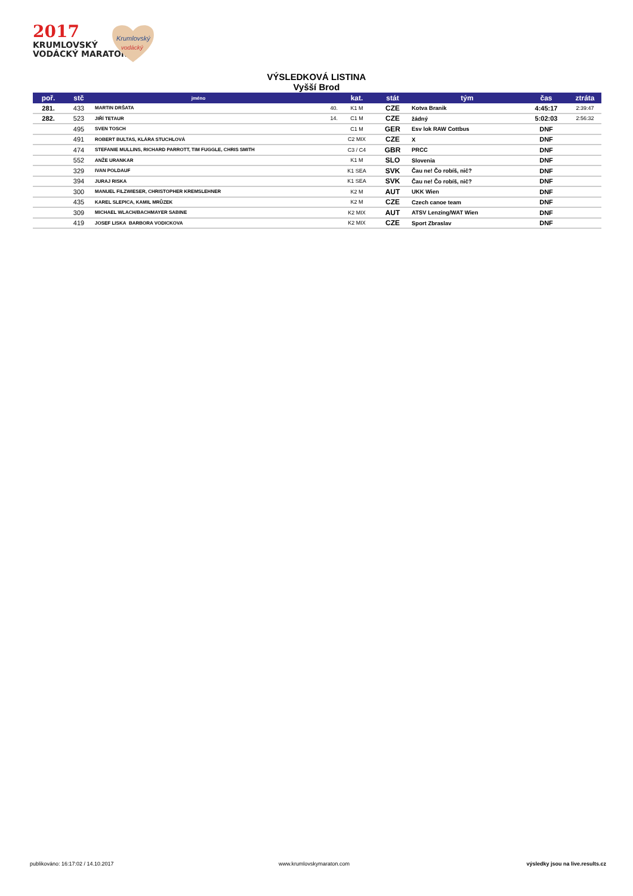2017
KRUMLOVSKÝ
VODÁCKÝ MARATON
Krumlovský
vodácký
VÝSLEDKOVÁ LISTINA
Vyšší Brod
| poř. | stč | jméno | | kat. | stát | tým | čas | ztráta |
| --- | --- | --- | --- | --- | --- | --- | --- | --- |
| 281. | 433 | MARTIN DRŠATA | 40. | K1 M | CZE | Kotva Branik | 4:45:17 | 2:39:47 |
| 282. | 523 | JIŘÍ TETAUR | 14. | C1 M | CZE | žádný | 5:02:03 | 2:56:32 |
| | 495 | SVEN TOSCH | | C1 M | GER | Esv lok RAW Cottbus | DNF | |
| | 491 | ROBERT BULTAS, KLÁRA STUCHLOVÁ | | C2 MIX | CZE | X | DNF | |
| | 474 | STEFANIE MULLINS, RICHARD PARROTT, TIM FUGGLE, CHRIS SMITH | | C3 / C4 | GBR | PRCC | DNF | |
| | 552 | ANŽE URANKAR | | K1 M | SLO | Slovenia | DNF | |
| | 329 | IVAN POLDAUF | | K1 SEA | SVK | Čau ne! Čo robíš, nič? | DNF | |
| | 394 | JURAJ RISKA | | K1 SEA | SVK | Čau ne! Čo robíš, nič? | DNF | |
| | 300 | MANUEL FILZWIESER, CHRISTOPHER KREMSLEHNER | | K2 M | AUT | UKK Wien | DNF | |
| | 435 | KAREL SLEPICA, KAMIL MRŮZEK | | K2 M | CZE | Czech canoe team | DNF | |
| | 309 | MICHAEL WLACH/BACHMAYER SABINE | | K2 MIX | AUT | ATSV Lenzing/WAT Wien | DNF | |
| | 419 | JOSEF LISKA BARBORA VODICKOVA | | K2 MIX | CZE | Sport Zbraslav | DNF | |
publikováno: 16:17:02 / 14.10.2017
www.krumlovskymaraton.com
výsledky jsou na live.results.cz